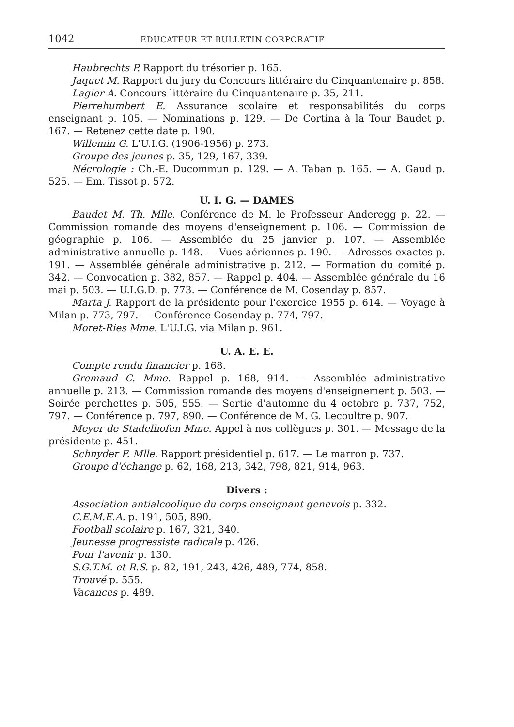1042 EDUCATEUR ET BULLETIN CORPORATIF
Haubrechts P. Rapport du trésorier p. 165.
Jaquet M. Rapport du jury du Concours littéraire du Cinquantenaire p. 858.
Lagier A. Concours littéraire du Cinquantenaire p. 35, 211.
Pierrehumbert E. Assurance scolaire et responsabilités du corps enseignant p. 105. — Nominations p. 129. — De Cortina à la Tour Baudet p. 167. — Retenez cette date p. 190.
Willemin G. L'U.I.G. (1906-1956) p. 273.
Groupe des jeunes p. 35, 129, 167, 339.
Nécrologie : Ch.-E. Ducommun p. 129. — A. Taban p. 165. — A. Gaud p. 525. — Em. Tissot p. 572.
U. I. G. — DAMES
Baudet M. Th. Mlle. Conférence de M. le Professeur Anderegg p. 22. — Commission romande des moyens d'enseignement p. 106. — Commission de géographie p. 106. — Assemblée du 25 janvier p. 107. — Assemblée administrative annuelle p. 148. — Vues aériennes p. 190. — Adresses exactes p. 191. — Assemblée générale administrative p. 212. — Formation du comité p. 342. — Convocation p. 382, 857. — Rappel p. 404. — Assemblée générale du 16 mai p. 503. — U.I.G.D. p. 773. — Conférence de M. Cosenday p. 857.
Marta J. Rapport de la présidente pour l'exercice 1955 p. 614. — Voyage à Milan p. 773, 797. — Conférence Cosenday p. 774, 797.
Moret-Ries Mme. L'U.I.G. via Milan p. 961.
U. A. E. E.
Compte rendu financier p. 168.
Gremaud C. Mme. Rappel p. 168, 914. — Assemblée administrative annuelle p. 213. — Commission romande des moyens d'enseignement p. 503. — Soirée perchettes p. 505, 555. — Sortie d'automne du 4 octobre p. 737, 752, 797. — Conférence p. 797, 890. — Conférence de M. G. Lecoultre p. 907.
Meyer de Stadelhofen Mme. Appel à nos collègues p. 301. — Message de la présidente p. 451.
Schnyder F. Mlle. Rapport présidentiel p. 617. — Le marron p. 737.
Groupe d'échange p. 62, 168, 213, 342, 798, 821, 914, 963.
Divers :
Association antialcoolique du corps enseignant genevois p. 332.
C.E.M.E.A. p. 191, 505, 890.
Football scolaire p. 167, 321, 340.
Jeunesse progressiste radicale p. 426.
Pour l'avenir p. 130.
S.G.T.M. et R.S. p. 82, 191, 243, 426, 489, 774, 858.
Trouvé p. 555.
Vacances p. 489.